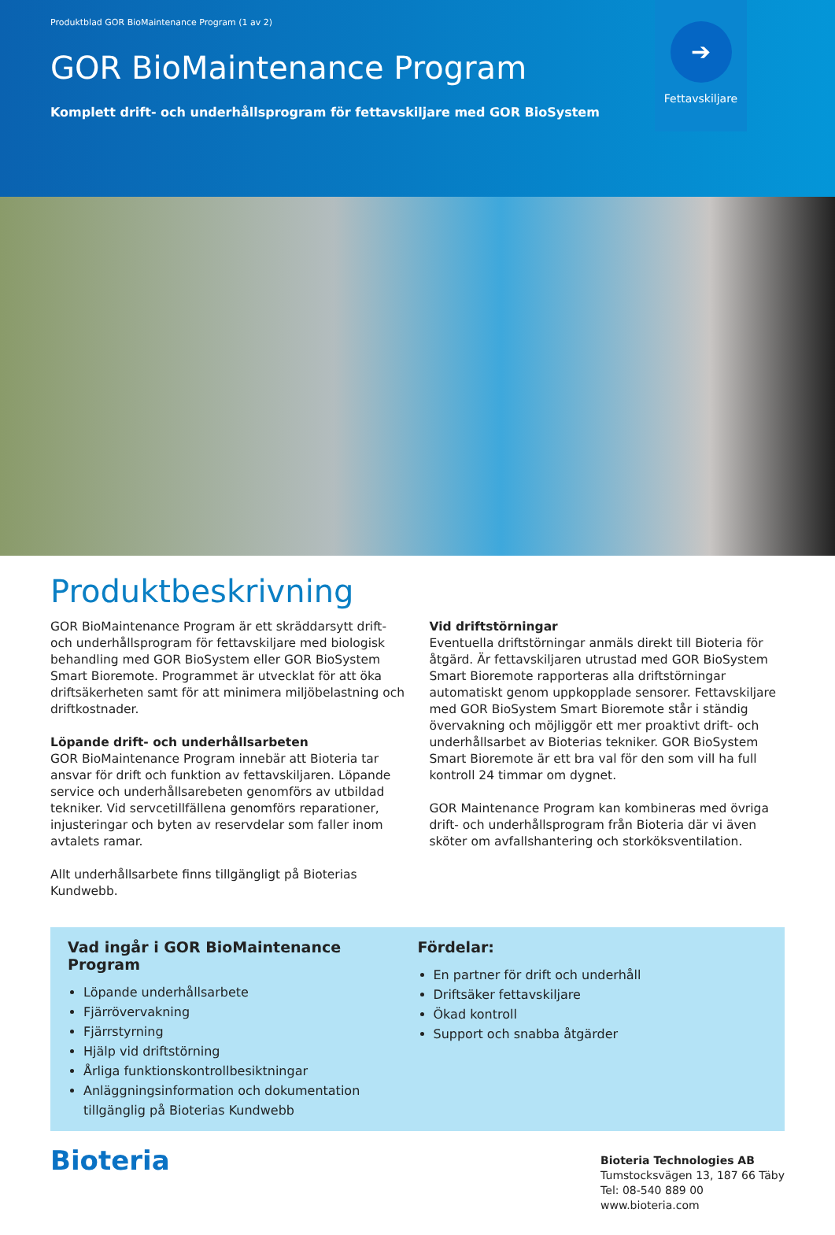Produktblad GOR BioMaintenance Program (1 av 2)
GOR BioMaintenance Program
Komplett drift- och underhållsprogram för fettavskiljare med GOR BioSystem
➔
Fettavskiljare
Produktbeskrivning
GOR BioMaintenance Program är ett skräddarsytt drift- och underhållsprogram för fettavskiljare med biologisk behandling med GOR BioSystem eller GOR BioSystem Smart Bioremote. Programmet är utvecklat för att öka driftsäkerheten samt för att minimera miljöbelastning och driftkostnader.
Löpande drift- och underhållsarbeten
GOR BioMaintenance Program innebär att Bioteria tar ansvar för drift och funktion av fettavskiljaren. Löpande service och underhållsarebeten genomförs av utbildad tekniker. Vid servcetillfällena genomförs reparationer, injusteringar och byten av reservdelar som faller inom avtalets ramar.
Allt underhållsarbete finns tillgängligt på Bioterias Kundwebb.
Vid driftstörningar
Eventuella driftstörningar anmäls direkt till Bioteria för åtgärd. Är fettavskiljaren utrustad med GOR BioSystem Smart Bioremote rapporteras alla driftstörningar automatiskt genom uppkopplade sensorer. Fettavskiljare med GOR BioSystem Smart Bioremote står i ständig övervakning och möjliggör ett mer proaktivt drift- och underhållsarbet av Bioterias tekniker. GOR BioSystem Smart Bioremote är ett bra val för den som vill ha full kontroll 24 timmar om dygnet.
GOR Maintenance Program kan kombineras med övriga drift- och underhållsprogram från Bioteria där vi även sköter om avfallshantering och storköksventilation.
Vad ingår i GOR BioMaintenance Program
Löpande underhållsarbete
Fjärrövervakning
Fjärrstyrning
Hjälp vid driftstörning
Årliga funktionskontrollbesiktningar
Anläggningsinformation och dokumentation tillgänglig på Bioterias Kundwebb
Fördelar:
En partner för drift och underhåll
Driftsäker fettavskiljare
Ökad kontroll
Support och snabba åtgärder
Bioteria
Bioteria Technologies AB
Tumstocksvägen 13, 187 66 Täby
Tel: 08-540 889 00
www.bioteria.com